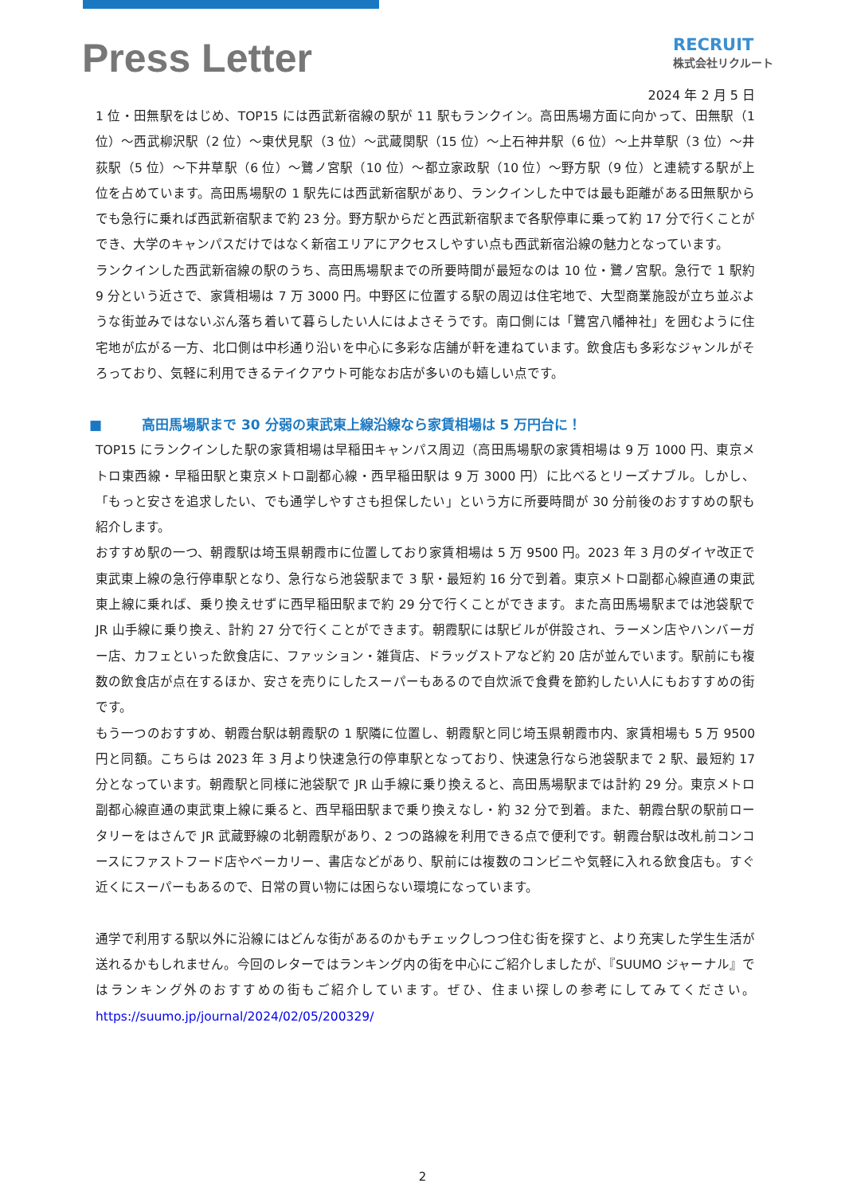Press Letter
RECRUIT
株式会社リクルート
2024 年 2 月 5 日
1 位・田無駅をはじめ、TOP15 には西武新宿線の駅が 11 駅もランクイン。高田馬場方面に向かって、田無駅（1 位）～西武柳沢駅（2 位）～東伏見駅（3 位）～武蔵関駅（15 位）～上石神井駅（6 位）～上井草駅（3 位）～井荻駅（5 位）～下井草駅（6 位）～鷺ノ宮駅（10 位）～都立家政駅（10 位）～野方駅（9 位）と連続する駅が上位を占めています。高田馬場駅の 1 駅先には西武新宿駅があり、ランクインした中では最も距離がある田無駅からでも急行に乗れば西武新宿駅まで約 23 分。野方駅からだと西武新宿駅まで各駅停車に乗って約 17 分で行くことができ、大学のキャンパスだけではなく新宿エリアにアクセスしやすい点も西武新宿沿線の魅力となっています。
ランクインした西武新宿線の駅のうち、高田馬場駅までの所要時間が最短なのは 10 位・鷺ノ宮駅。急行で 1 駅約 9 分という近さで、家賃相場は 7 万 3000 円。中野区に位置する駅の周辺は住宅地で、大型商業施設が立ち並ぶような街並みではないぶん落ち着いて暮らしたい人にはよさそうです。南口側には「鷺宮八幡神社」を囲むように住宅地が広がる一方、北口側は中杉通り沿いを中心に多彩な店舗が軒を連ねています。飲食店も多彩なジャンルがそろっており、気軽に利用できるテイクアウト可能なお店が多いのも嬉しい点です。
■ 高田馬場駅まで 30 分弱の東武東上線沿線なら家賃相場は 5 万円台に！
TOP15 にランクインした駅の家賃相場は早稲田キャンパス周辺（高田馬場駅の家賃相場は 9 万 1000 円、東京メトロ東西線・早稲田駅と東京メトロ副都心線・西早稲田駅は 9 万 3000 円）に比べるとリーズナブル。しかし、「もっと安さを追求したい、でも通学しやすさも担保したい」という方に所要時間が 30 分前後のおすすめの駅も紹介します。
おすすめ駅の一つ、朝霞駅は埼玉県朝霞市に位置しており家賃相場は 5 万 9500 円。2023 年 3 月のダイヤ改正で東武東上線の急行停車駅となり、急行なら池袋駅まで 3 駅・最短約 16 分で到着。東京メトロ副都心線直通の東武東上線に乗れば、乗り換えせずに西早稲田駅まで約 29 分で行くことができます。また高田馬場駅までは池袋駅で JR 山手線に乗り換え、計約 27 分で行くことができます。朝霞駅には駅ビルが併設され、ラーメン店やハンバーガー店、カフェといった飲食店に、ファッション・雑貨店、ドラッグストアなど約 20 店が並んでいます。駅前にも複数の飲食店が点在するほか、安さを売りにしたスーパーもあるので自炊派で食費を節約したい人にもおすすめの街です。
もう一つのおすすめ、朝霞台駅は朝霞駅の 1 駅隣に位置し、朝霞駅と同じ埼玉県朝霞市内、家賃相場も 5 万 9500 円と同額。こちらは 2023 年 3 月より快速急行の停車駅となっており、快速急行なら池袋駅まで 2 駅、最短約 17 分となっています。朝霞駅と同様に池袋駅で JR 山手線に乗り換えると、高田馬場駅までは計約 29 分。東京メトロ副都心線直通の東武東上線に乗ると、西早稲田駅まで乗り換えなし・約 32 分で到着。また、朝霞台駅の駅前ロータリーをはさんで JR 武蔵野線の北朝霞駅があり、2 つの路線を利用できる点で便利です。朝霞台駅は改札前コンコースにファストフード店やベーカリー、書店などがあり、駅前には複数のコンビニや気軽に入れる飲食店も。すぐ近くにスーパーもあるので、日常の買い物には困らない環境になっています。
通学で利用する駅以外に沿線にはどんな街があるのかもチェックしつつ住む街を探すと、より充実した学生生活が送れるかもしれません。今回のレターではランキング内の街を中心にご紹介しましたが、『SUUMO ジャーナル』ではランキング外のおすすめの街もご紹介しています。ぜひ、住まい探しの参考にしてみてください。https://suumo.jp/journal/2024/02/05/200329/
2